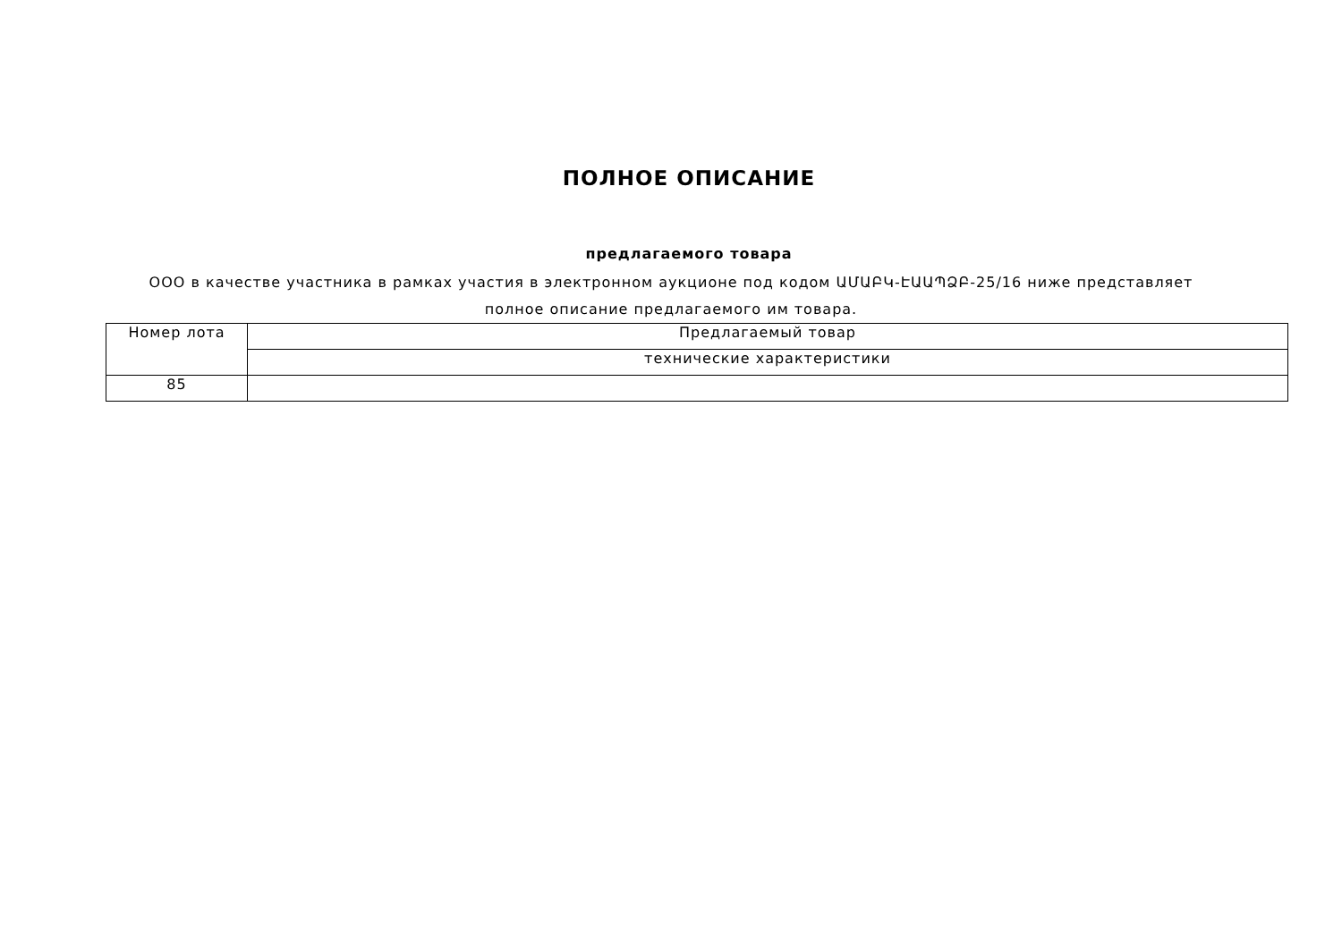ПОЛНОЕ ОПИСАНИЕ
предлагаемого товара
ООО в качестве участника в рамках участия в электронном аукционе под кодом ԱՄԱԲԿ-ԷԱԱՊՁԲ-25/16 ниже представляет полное описание предлагаемого им товара.
| Номер лота | Предлагаемый товар |
| --- | --- |
| | технические характеристики |
| 85 | |